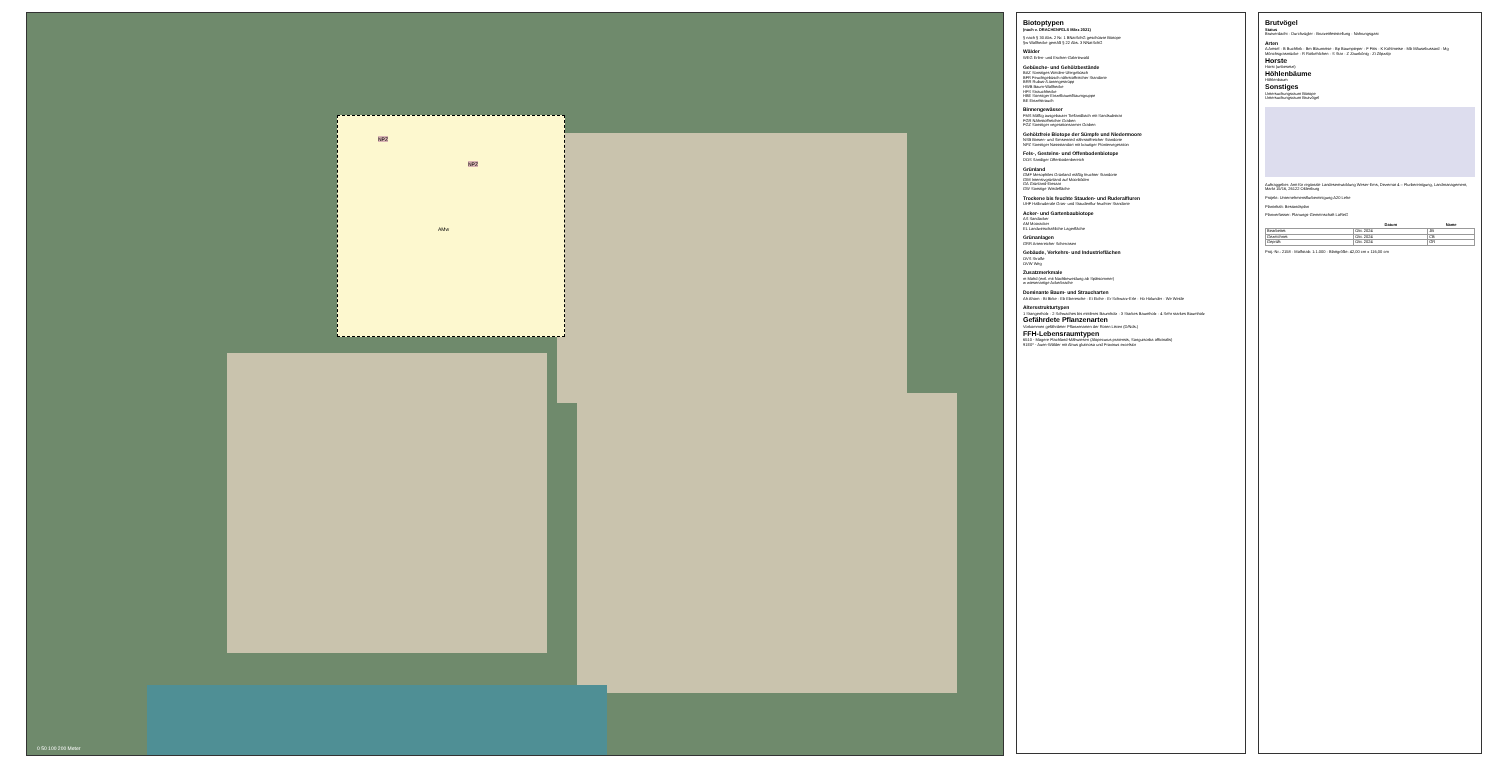AMw
NPZ
NPZ
0 50 100 200 Meter
Biotoptypen
(nach v. DRACHENFELS März 2021)
§ nach § 30 Abs. 2 Nr. 1 BNatSchG geschützte Biotope
§w Wallhecke gemäß § 22 Abs. 3 NNatSchG
Wälder
WEG Erlen- und Eschen-Galeriewald
Gebüsche- und Gehölzbestände
BAZ Sonstiges Weiden-Ufergebüsch
BFR Feuchtgebüsch nährstoffreicher Standorte
BRR Rubus-/Lianengestrüpp
HWB Baum-Wallhecke
HFS Strauchhecke
HBE Sonstiger Einzelbaum/Baumgruppe
BE Einzelstrauch
Binnengewässer
FMS Mäßig ausgebauter Tieflandbach mit Sandsubstrat
FGR Nährstoffreicher Graben
FGZ Sonstiger vegetationsarmer Graben
Gehölzfreie Biotope der Sümpfe und Niedermoore
NSB Binsen- und Simsenried nährstoffreicher Standorte
NPZ Sonstiger Nassstandort mit krautiger Pioniervegetation
Fels-, Gesteins- und Offenbodenbiotope
DOS Sandiger Offenbodenbereich
Grünland
GMF Mesophiles Grünland mäßig feuchter Standorte
GIM Intensivgrünland auf Moorböden
GA Grünland-Einsaat
GW Sonstige Weidefläche
Trockene bis feuchte Stauden- und Ruderalfluren
UHF Halbruderale Gras- und Staudenflur feuchter Standorte
Acker- und Gartenbaubiotope
AS Sandacker
AM Mooracker
EL Landwirtschaftliche Lagerfläche
Grünanlagen
GRR Artenreicher Scherrasen
Gebäude, Verkehrs- und Industrieflächen
OVS Straße
OVW Weg
Zusatzmerkmale
m Mahd (evtl. mit Nachbeweidung ab Spätsommer)
w wiesenartige Ackerbrache
Dominante Baum- und Straucharten
Ah Ahorn · Bi Birke · Eb Eberesche · Ei Eiche · Er Schwarz-Erle · Ho Holunder · We Weide
Altersstrukturtypen
1 Stangenholz · 2 Schwaches bis mittleres Baumholz · 3 Starkes Baumholz · 4 Sehr starkes Baumholz
Gefährdete Pflanzenarten
Vorkommen gefährdeter Pflanzenarten der Roten Listen (D/Nds.)
FFH-Lebensraumtypen
6510 - Magere Flachland-Mähwiesen (Alopecurus pratensis, Sanguisorba officinalis)
91E0* - Auen-Wälder mit Alnus glutinosa und Fraxinus excelsior
Brutvögel
Status
Brutverdacht · Durchzügler · Brutzeitfeststellung · Nahrungsgast
Arten
A Amsel · B Buchfink · Bm Blaumeise · Bp Baumpieper · F Fitis · K Kohlmeise · Mb Mäusebussard · Mg Mönchsgrasmücke · R Rotkehlchen · S Star · Z Zaunkönig · Zi Zilpzalp
Horste
Horst (unbesetzt)
Höhlenbäume
Höhlenbaum
Sonstiges
Untersuchungsraum Biotope
Untersuchungsraum Brutvögel
Auftraggeber: Amt für regionale Landesentwicklung Weser-Ems, Dezernat 4 – Flurbereinigung, Landmanagement, Markt 15/16, 26122 Oldenburg
Projekt: Unternehmensflurbereinigung A20 Lehe
Planinhalt: Bestandsplan
Planverfasser: Planungs-Gemeinschaft LaReG
| | Datum | Name |
| --- | --- | --- |
| Bearbeitet: | Okt. 2024 | JB |
| Gezeichnet: | Okt. 2024 | CB |
| Geprüft: | Okt. 2024 | GR |
Proj.-Nr.: 2158 · Maßstab: 1:1.000 · Blattgröße: 42,00 cm x 116,00 cm